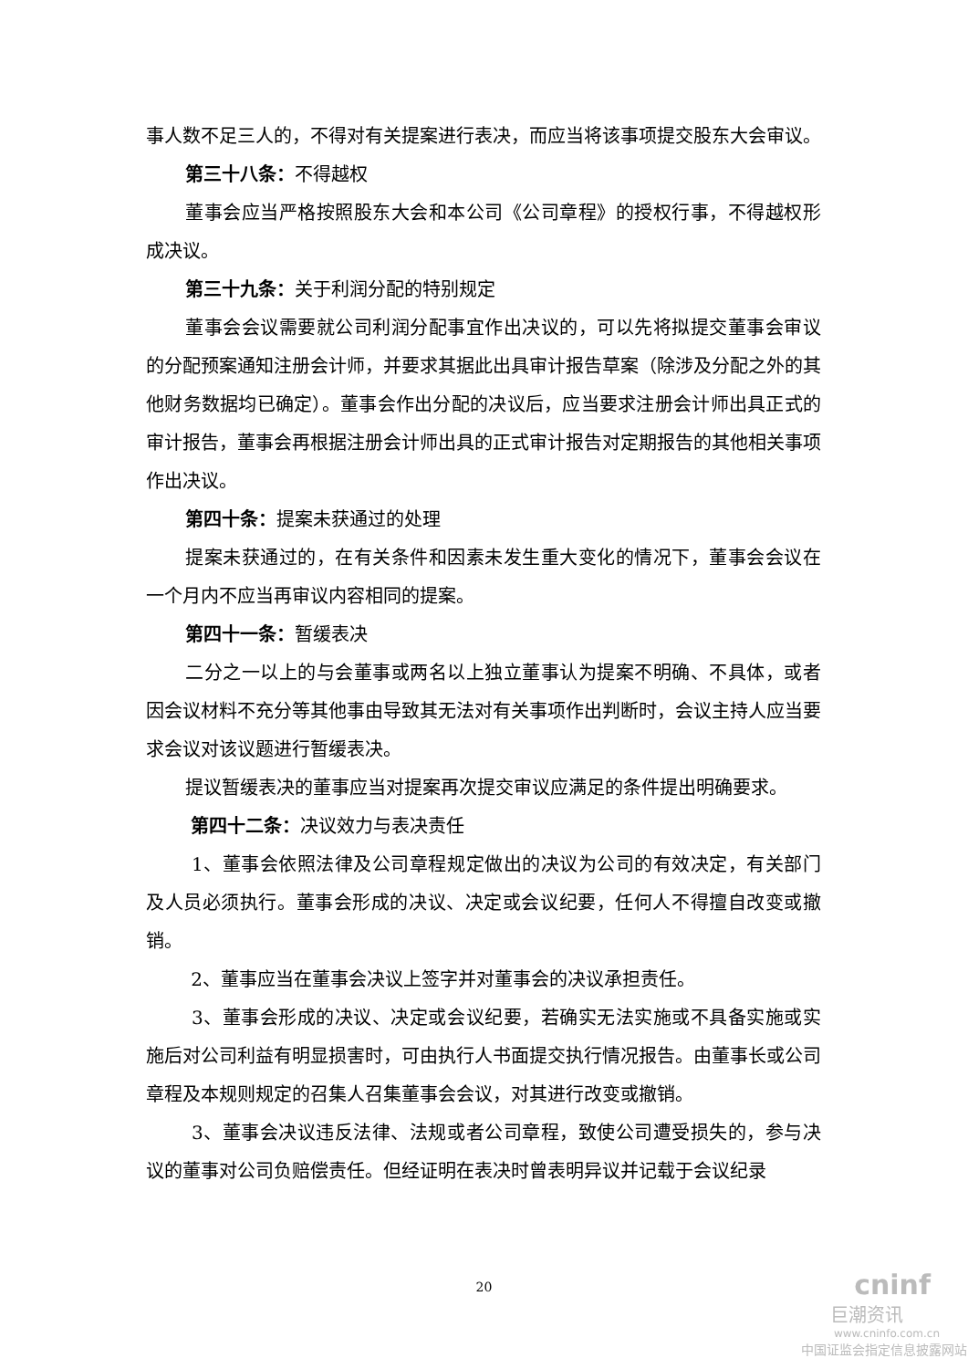事人数不足三人的，不得对有关提案进行表决，而应当将该事项提交股东大会审议。
第三十八条：不得越权
董事会应当严格按照股东大会和本公司《公司章程》的授权行事，不得越权形成决议。
第三十九条：关于利润分配的特别规定
董事会会议需要就公司利润分配事宜作出决议的，可以先将拟提交董事会审议的分配预案通知注册会计师，并要求其据此出具审计报告草案（除涉及分配之外的其他财务数据均已确定）。董事会作出分配的决议后，应当要求注册会计师出具正式的审计报告，董事会再根据注册会计师出具的正式审计报告对定期报告的其他相关事项作出决议。
第四十条：提案未获通过的处理
提案未获通过的，在有关条件和因素未发生重大变化的情况下，董事会会议在一个月内不应当再审议内容相同的提案。
第四十一条：暂缓表决
二分之一以上的与会董事或两名以上独立董事认为提案不明确、不具体，或者因会议材料不充分等其他事由导致其无法对有关事项作出判断时，会议主持人应当要求会议对该议题进行暂缓表决。
提议暂缓表决的董事应当对提案再次提交审议应满足的条件提出明确要求。
第四十二条：决议效力与表决责任
1、董事会依照法律及公司章程规定做出的决议为公司的有效决定，有关部门及人员必须执行。董事会形成的决议、决定或会议纪要，任何人不得擅自改变或撤销。
2、董事应当在董事会决议上签字并对董事会的决议承担责任。
3、董事会形成的决议、决定或会议纪要，若确实无法实施或不具备实施或实施后对公司利益有明显损害时，可由执行人书面提交执行情况报告。由董事长或公司章程及本规则规定的召集人召集董事会会议，对其进行改变或撤销。
3、董事会决议违反法律、法规或者公司章程，致使公司遭受损失的，参与决议的董事对公司负赔偿责任。但经证明在表决时曾表明异议并记载于会议纪录
20
cninf
巨潮资讯
www.cninfo.com.cn
中国证监会指定信息披露网站